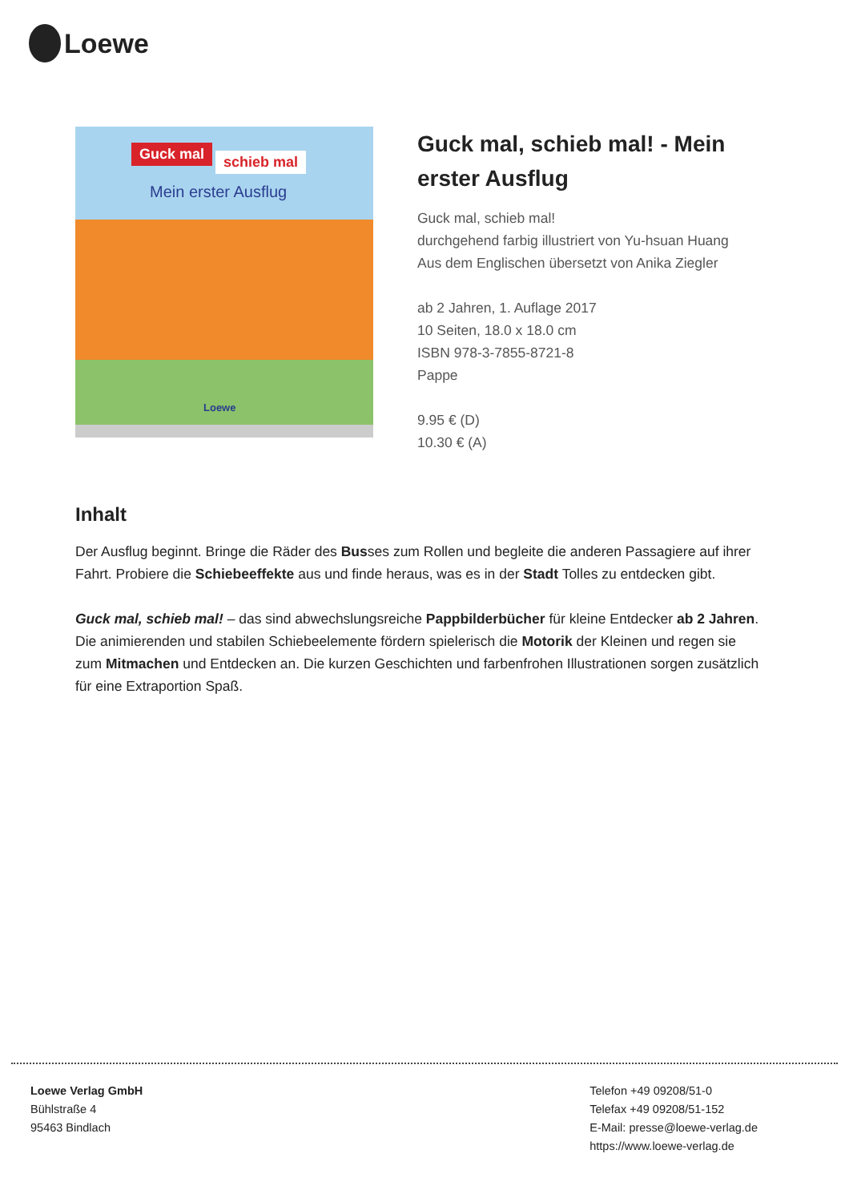Loewe
Guck mal schieb mal
Mein erster Ausflug
Loewe
Guck mal, schieb mal! - Mein erster Ausflug
Guck mal, schieb mal!
durchgehend farbig illustriert von Yu-hsuan Huang
Aus dem Englischen übersetzt von Anika Ziegler
ab 2 Jahren, 1. Auflage 2017
10 Seiten, 18.0 x 18.0 cm
ISBN 978-3-7855-8721-8
Pappe
9.95 € (D)
10.30 € (A)
Inhalt
Der Ausflug beginnt. Bringe die Räder des Busses zum Rollen und begleite die anderen Passagiere auf ihrer Fahrt. Probiere die Schiebeeffekte aus und finde heraus, was es in der Stadt Tolles zu entdecken gibt.
Guck mal, schieb mal! – das sind abwechslungsreiche Pappbilderbücher für kleine Entdecker ab 2 Jahren. Die animierenden und stabilen Schiebeelemente fördern spielerisch die Motorik der Kleinen und regen sie zum Mitmachen und Entdecken an. Die kurzen Geschichten und farbenfrohen Illustrationen sorgen zusätzlich für eine Extraportion Spaß.
Loewe Verlag GmbH
Bühlstraße 4
95463 Bindlach
Telefon +49 09208/51-0
Telefax +49 09208/51-152
E-Mail: presse@loewe-verlag.de
https://www.loewe-verlag.de